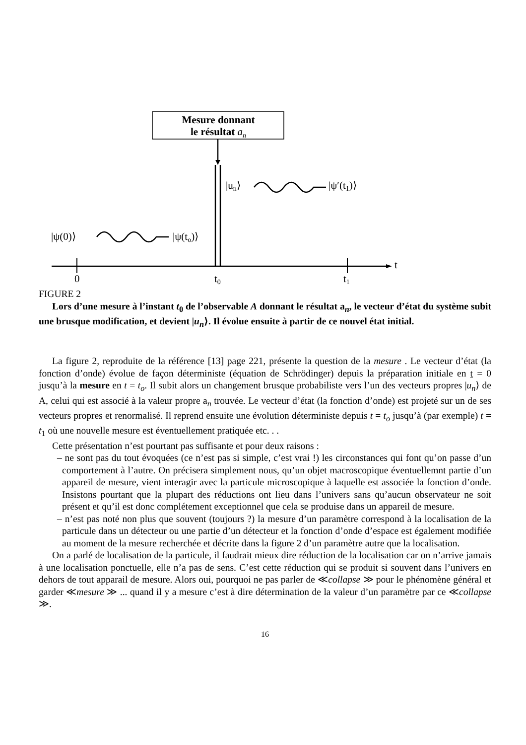Mesure donnant
le résultat an
t
0
t0
t1
|ψ(0)⟩
|ψ(to)⟩
|un⟩
|ψ′(t1)⟩
FIGURE 2
Lors d’une mesure à l’instant t<sub>0</sub> de l’observable A donnant le résultat a<sub>n</sub>, le vecteur d’état du système subit une brusque modification, et devient |u<sub>n</sub>⟩. Il évolue ensuite à partir de ce nouvel état initial.
La figure 2, reproduite de la référence [13] page 221, présente la question de la mesure . Le vecteur d’état (la fonction d’onde) évolue de façon déterministe (équation de Schrödinger) depuis la préparation initiale en t = 0 jusqu’à la mesure en t = t<sub>o</sub>. Il subit alors un changement brusque probabiliste vers l’un des vecteurs propres |u<sub>n</sub>⟩ de A, celui qui est associé à la valeur propre a<sub>n</sub> trouvée. Le vecteur d’état (la fonction d’onde) est projeté sur un de ses vecteurs propres et renormalisé. Il reprend ensuite une évolution déterministe depuis t = t<sub>o</sub> jusqu’à (par exemple) t = t<sub>1</sub> où une nouvelle mesure est éventuellement pratiquée etc. . .
Cette présentation n’est pourtant pas suffisante et pour deux raisons :
– ne sont pas du tout évoquées (ce n’est pas si simple, c’est vrai !) les circonstances qui font qu’on passe d’un comportement à l’autre. On précisera simplement nous, qu’un objet macroscopique éventuellemnt partie d’un appareil de mesure, vient interagir avec la particule microscopique à laquelle est associée la fonction d’onde. Insistons pourtant que la plupart des réductions ont lieu dans l’univers sans qu’aucun observateur ne soit présent et qu’il est donc complétement exceptionnel que cela se produise dans un appareil de mesure.
– n’est pas noté non plus que souvent (toujours ?) la mesure d’un paramètre correspond à la localisation de la particule dans un détecteur ou une partie d’un détecteur et la fonction d’onde d’espace est également modifiée au moment de la mesure recherchée et décrite dans la figure 2 d’un paramètre autre que la localisation.
On a parlé de localisation de la particule, il faudrait mieux dire réduction de la localisation car on n’arrive jamais à une localisation ponctuelle, elle n’a pas de sens. C’est cette réduction qui se produit si souvent dans l’univers en dehors de tout apparail de mesure. Alors oui, pourquoi ne pas parler de ≪collapse ≫ pour le phénomène général et garder ≪mesure ≫ ... quand il y a mesure c’est à dire détermination de la valeur d’un paramètre par ce ≪collapse ≫.
16